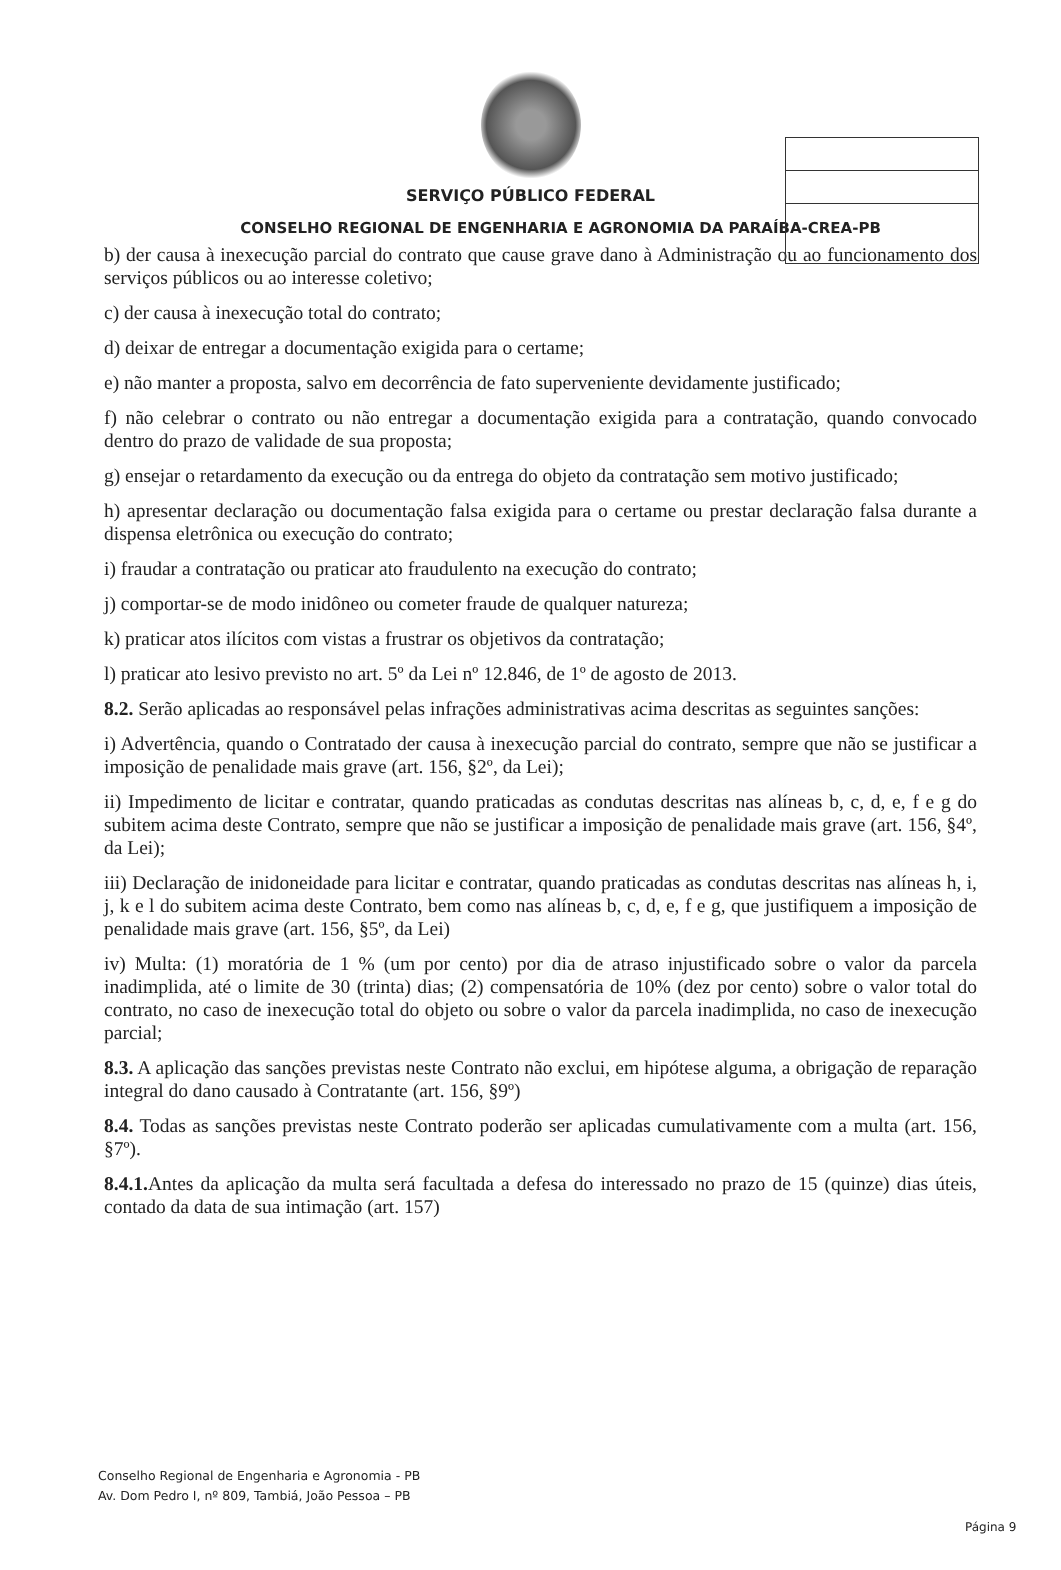SERVIÇO PÚBLICO FEDERAL
CONSELHO REGIONAL DE ENGENHARIA E AGRONOMIA DA PARAÍBA-CREA-PB
b) der causa à inexecução parcial do contrato que cause grave dano à Administração ou ao funcionamento dos serviços públicos ou ao interesse coletivo;
c) der causa à inexecução total do contrato;
d) deixar de entregar a documentação exigida para o certame;
e) não manter a proposta, salvo em decorrência de fato superveniente devidamente justificado;
f) não celebrar o contrato ou não entregar a documentação exigida para a contratação, quando convocado dentro do prazo de validade de sua proposta;
g) ensejar o retardamento da execução ou da entrega do objeto da contratação sem motivo justificado;
h) apresentar declaração ou documentação falsa exigida para o certame ou prestar declaração falsa durante a dispensa eletrônica ou execução do contrato;
i) fraudar a contratação ou praticar ato fraudulento na execução do contrato;
j) comportar-se de modo inidôneo ou cometer fraude de qualquer natureza;
k) praticar atos ilícitos com vistas a frustrar os objetivos da contratação;
l) praticar ato lesivo previsto no art. 5º da Lei nº 12.846, de 1º de agosto de 2013.
8.2. Serão aplicadas ao responsável pelas infrações administrativas acima descritas as seguintes sanções:
i) Advertência, quando o Contratado der causa à inexecução parcial do contrato, sempre que não se justificar a imposição de penalidade mais grave (art. 156, §2º, da Lei);
ii) Impedimento de licitar e contratar, quando praticadas as condutas descritas nas alíneas b, c, d, e, f e g do subitem acima deste Contrato, sempre que não se justificar a imposição de penalidade mais grave (art. 156, §4º, da Lei);
iii) Declaração de inidoneidade para licitar e contratar, quando praticadas as condutas descritas nas alíneas h, i, j, k e l do subitem acima deste Contrato, bem como nas alíneas b, c, d, e, f e g, que justifiquem a imposição de penalidade mais grave (art. 156, §5º, da Lei)
iv) Multa: (1) moratória de 1 % (um por cento) por dia de atraso injustificado sobre o valor da parcela inadimplida, até o limite de 30 (trinta) dias; (2) compensatória de 10% (dez por cento) sobre o valor total do contrato, no caso de inexecução total do objeto ou sobre o valor da parcela inadimplida, no caso de inexecução parcial;
8.3. A aplicação das sanções previstas neste Contrato não exclui, em hipótese alguma, a obrigação de reparação integral do dano causado à Contratante (art. 156, §9º)
8.4. Todas as sanções previstas neste Contrato poderão ser aplicadas cumulativamente com a multa (art. 156, §7º).
8.4.1. Antes da aplicação da multa será facultada a defesa do interessado no prazo de 15 (quinze) dias úteis, contado da data de sua intimação (art. 157)
Conselho Regional de Engenharia e Agronomia - PB
Av. Dom Pedro I, nº 809, Tambiá, João Pessoa – PB
Página 9